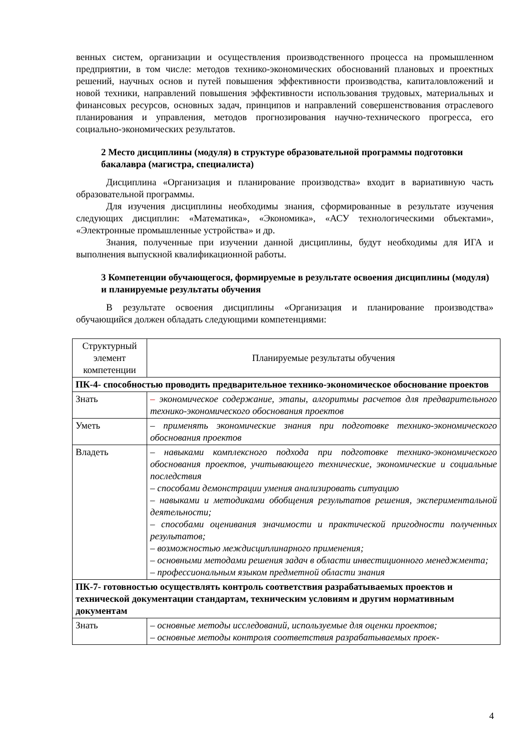венных систем, организации и осуществления производственного процесса на промышленном предприятии, в том числе: методов технико-экономических обоснований плановых и проектных решений, научных основ и путей повышения эффективности производства, капиталовложений и новой техники, направлений повышения эффективности использования трудовых, материальных и финансовых ресурсов, основных задач, принципов и направлений совершенствования отраслевого планирования и управления, методов прогнозирования научно-технического прогресса, его социально-экономических результатов.
2 Место дисциплины (модуля) в структуре образовательной программы подготовки бакалавра (магистра, специалиста)
Дисциплина «Организация и планирование производства» входит в вариативную часть образовательной программы.
Для изучения дисциплины необходимы знания, сформированные в результате изучения следующих дисциплин: «Математика», «Экономика», «АСУ технологическими объектами», «Электронные промышленные устройства» и др.
Знания, полученные при изучении данной дисциплины, будут необходимы для ИГА и выполнения выпускной квалификационной работы.
3 Компетенции обучающегося, формируемые в результате освоения дисциплины (модуля) и планируемые результаты обучения
В результате освоения дисциплины «Организация и планирование производства» обучающийся должен обладать следующими компетенциями:
| Структурный элемент компетенции | Планируемые результаты обучения |
| ПК-4- способностью проводить предварительное технико-экономическое обоснование проектов | |
| Знать | – экономическое содержание, этапы, алгоритмы расчетов для предварительного технико-экономического обоснования проектов |
| Уметь | – применять экономические знания при подготовке технико-экономического обоснования проектов |
| Владеть | – навыками комплексного подхода при подготовке технико-экономического обоснования проектов, учитывающего технические, экономические и социальные последствия – способами демонстрации умения анализировать ситуацию – навыками и методиками обобщения результатов решения, экспериментальной деятельности; – способами оценивания значимости и практической пригодности полученных результатов; – возможностью междисциплинарного применения; – основными методами решения задач в области инвестиционного менеджмента; – профессиональным языком предметной области знания |
| ПК-7- готовностью осуществлять контроль соответствия разрабатываемых проектов и технической документации стандартам, техническим условиям и другим нормативным документам | |
| Знать | – основные методы исследований, используемые для оценки проектов; – основные методы контроля соответствия разрабатываемых проек- |
4